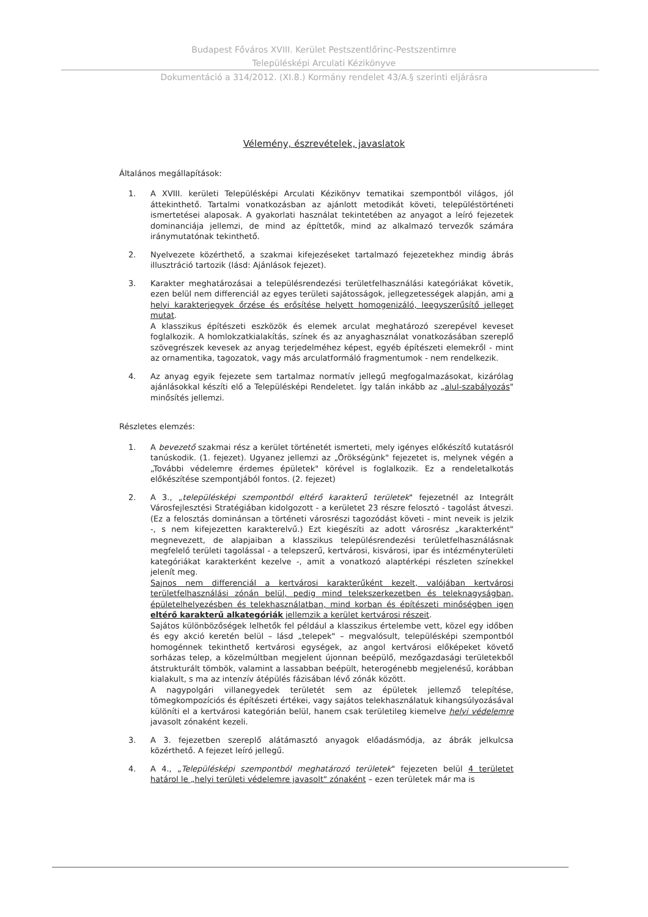Budapest Főváros XVIII. Kerület Pestszentlőrinc-Pestszentimre
Településképi Arculati Kézikönyve
Dokumentáció a 314/2012. (XI.8.) Kormány rendelet 43/A.§ szerinti eljárásra
Vélemény, észrevételek, javaslatok
Általános megállapítások:
1. A XVIII. kerületi Településképi Arculati Kézikönyv tematikai szempontból világos, jól áttekinthető. Tartalmi vonatkozásban az ajánlott metodikát követi, településtörténeti ismertetései alaposak. A gyakorlati használat tekintetében az anyagot a leíró fejezetek dominanciája jellemzi, de mind az építtetők, mind az alkalmazó tervezők számára iránymutatónak tekinthető.
2. Nyelvezete közérthető, a szakmai kifejezéseket tartalmazó fejezetekhez mindig ábrás illusztráció tartozik (lásd: Ajánlások fejezet).
3. Karakter meghatározásai a településrendezési területfelhasználási kategóriákat követik, ezen belül nem differenciál az egyes területi sajátosságok, jellegzetességek alapján, ami a helyi karakterjegyek őrzése és erősítése helyett homogenizáló, leegyszerűsítő jelleget mutat.
A klasszikus építészeti eszközök és elemek arculat meghatározó szerepével keveset foglalkozik. A homlokzatkialakítás, színek és az anyaghasználat vonatkozásában szereplő szövegrészek kevesek az anyag terjedelméhez képest, egyéb építészeti elemekről - mint az ornamentika, tagozatok, vagy más arculatformáló fragmentumok - nem rendelkezik.
4. Az anyag egyik fejezete sem tartalmaz normatív jellegű megfogalmazásokat, kizárólag ajánlásokkal készíti elő a Településképi Rendeletet. Így talán inkább az „alul-szabályozás" minősítés jellemzi.
Részletes elemzés:
1. A bevezető szakmai rész a kerület történetét ismerteti, mely igényes előkészítő kutatásról tanúskodik. (1. fejezet). Ugyanez jellemzi az „Örökségünk" fejezetet is, melynek végén a „További védelemre érdemes épületek" körével is foglalkozik. Ez a rendeletalkotás előkészítése szempontjából fontos. (2. fejezet)
2. A 3., „településképi szempontból eltérő karakterű területek" fejezetnél az Integrált Városfejlesztési Stratégiában kidolgozott - a kerületet 23 részre felosztó - tagolást átveszi. (Ez a felosztás dominánsan a történeti városrészi tagozódást követi - mint neveik is jelzik -, s nem kifejezetten karakterelvű.) Ezt kiegészíti az adott városrész „karakterként" megnevezett, de alapjaiban a klasszikus településrendezési területfelhasználásnak megfelelő területi tagolással - a telepszerű, kertvárosi, kisvárosi, ipar és intézményterületi kategóriákat karakterként kezelve -, amit a vonatkozó alaptérképi részleten színekkel jelenít meg.
Sajnos nem differenciál a kertvárosi karakterűként kezelt, valójában kertvárosi területfelhasználási zónán belül, pedig mind telekszerkezetben és teleknagyságban, épületelhelyezésben és telekhasználatban, mind korban és építészeti minőségben igen eltérő karakterű alkategóriák jellemzik a kerület kertvárosi részeit.
Sajátos különbözőségek lelhetők fel például a klasszikus értelembe vett, közel egy időben és egy akció keretén belül – lásd „telepek" – megvalósult, településképi szempontból homogénnek tekinthető kertvárosi egységek, az angol kertvárosi előképeket követő sorházas telep, a közelmúltban megjelent újonnan beépülő, mezőgazdasági területekből átstrukturált tömbök, valamint a lassabban beépült, heterogénebb megjelenésű, korábban kialakult, s ma az intenzív átépülés fázisában lévő zónák között.
A nagypolgári villanegyedek területét sem az épületek jellemző telepítése, tömegkompozíciós és építészeti értékei, vagy sajátos telekhasználatuk kihangsúlyozásával különíti el a kertvárosi kategórián belül, hanem csak területileg kiemelve helyi védelemre javasolt zónaként kezeli.
3. A 3. fejezetben szereplő alátámasztó anyagok előadásmódja, az ábrák jelkulcsa közérthető. A fejezet leíró jellegű.
4. A 4., „Településképi szempontból meghatározó területek" fejezeten belül 4 területet határol le „helyi területi védelemre javasolt" zónaként – ezen területek már ma is